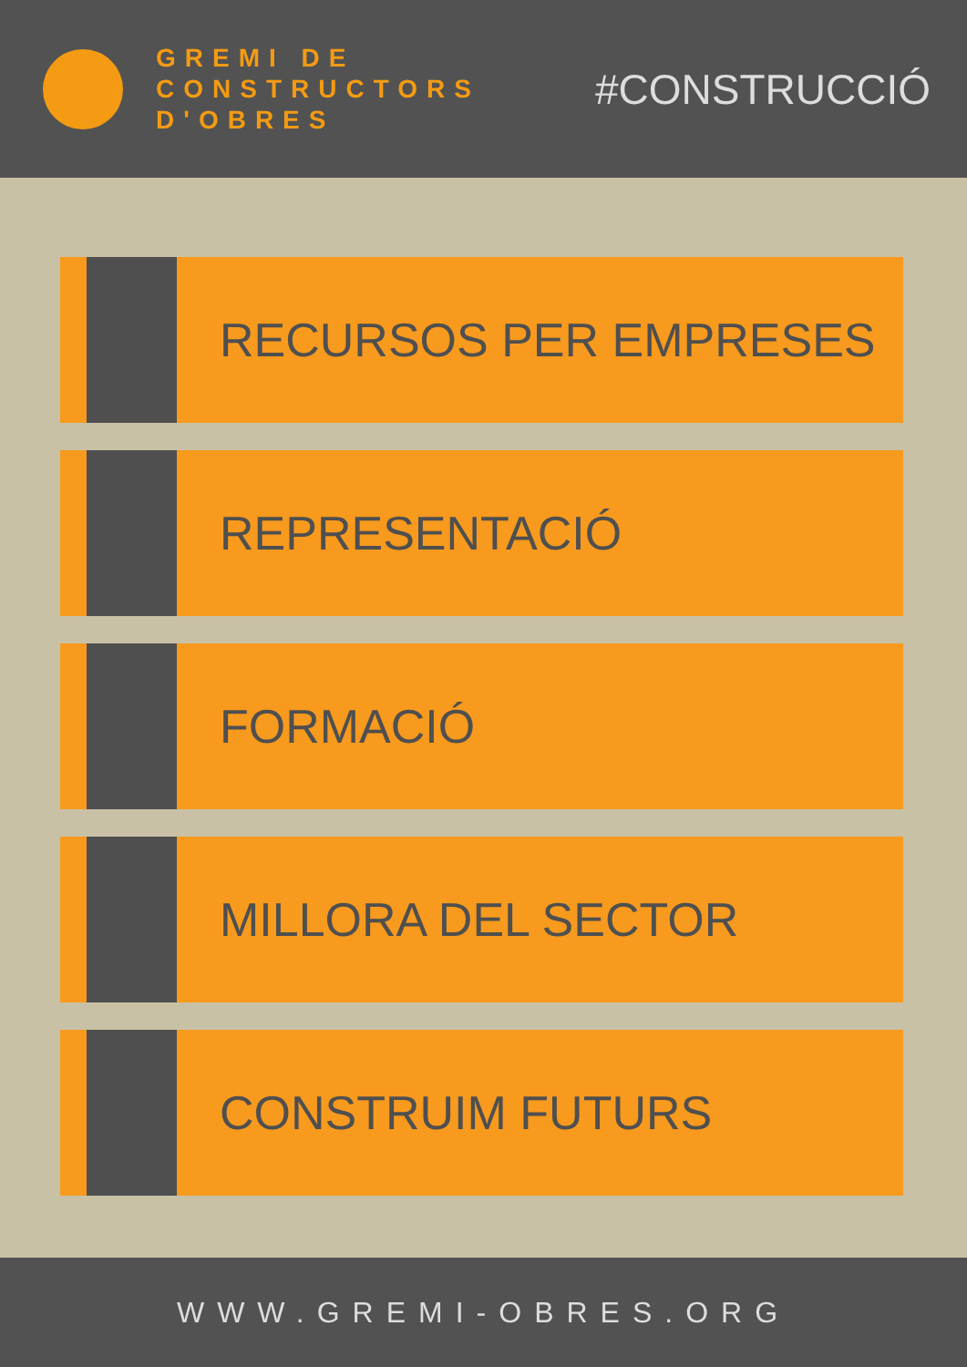GREMI DE
CONSTRUCTORS
D'OBRES
#CONSTRUCCIÓ
RECURSOS PER EMPRESES
REPRESENTACIÓ
FORMACIÓ
MILLORA DEL SECTOR
CONSTRUIM FUTURS
WWW.GREMI-OBRES.ORG